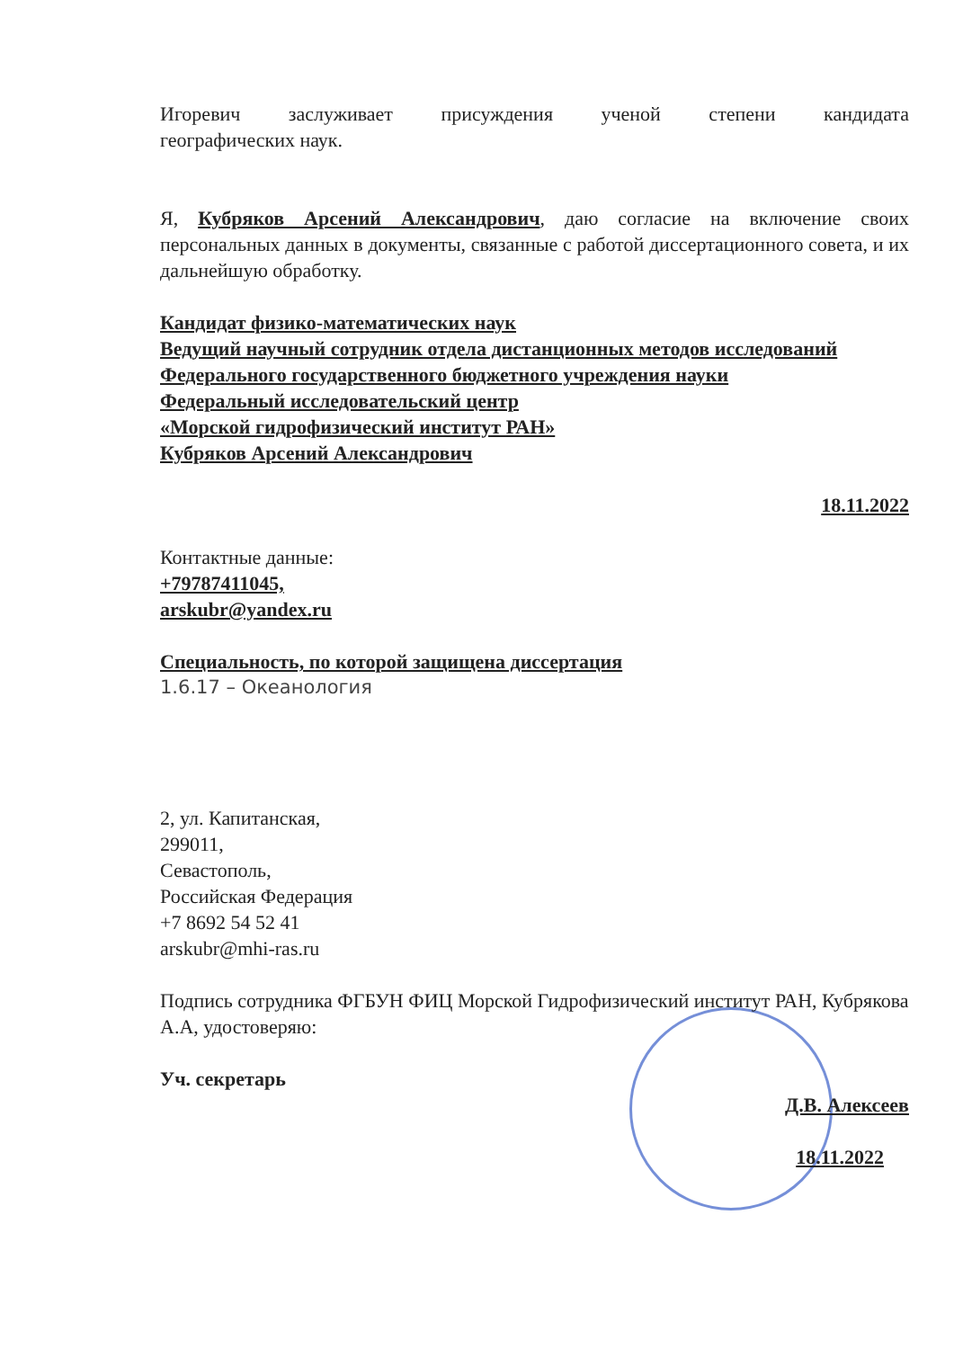Игоревич заслуживает присуждения ученой степени кандидата
географических наук.
Я, Кубряков Арсений Александрович, даю согласие на включение своих персональных данных в документы, связанные с работой диссертационного совета, и их дальнейшую обработку.
Кандидат физико-математических наук
Ведущий научный сотрудник отдела дистанционных методов исследований
Федерального государственного бюджетного учреждения науки
Федеральный исследовательский центр
«Морской гидрофизический институт РАН»
Кубряков Арсений Александрович
18.11.2022
Контактные данные:
+79787411045,
arskubr@yandex.ru
Специальность, по которой защищена диссертация
1.6.17 – Океанология
2, ул. Капитанская,
299011,
Севастополь,
Российская Федерация
+7 8692 54 52 41
arskubr@mhi-ras.ru
Подпись сотрудника ФГБУН ФИЦ Морской Гидрофизический институт РАН, Кубрякова А.А, удостоверяю:
Уч. секретарь
Д.В. Алексеев
18.11.2022